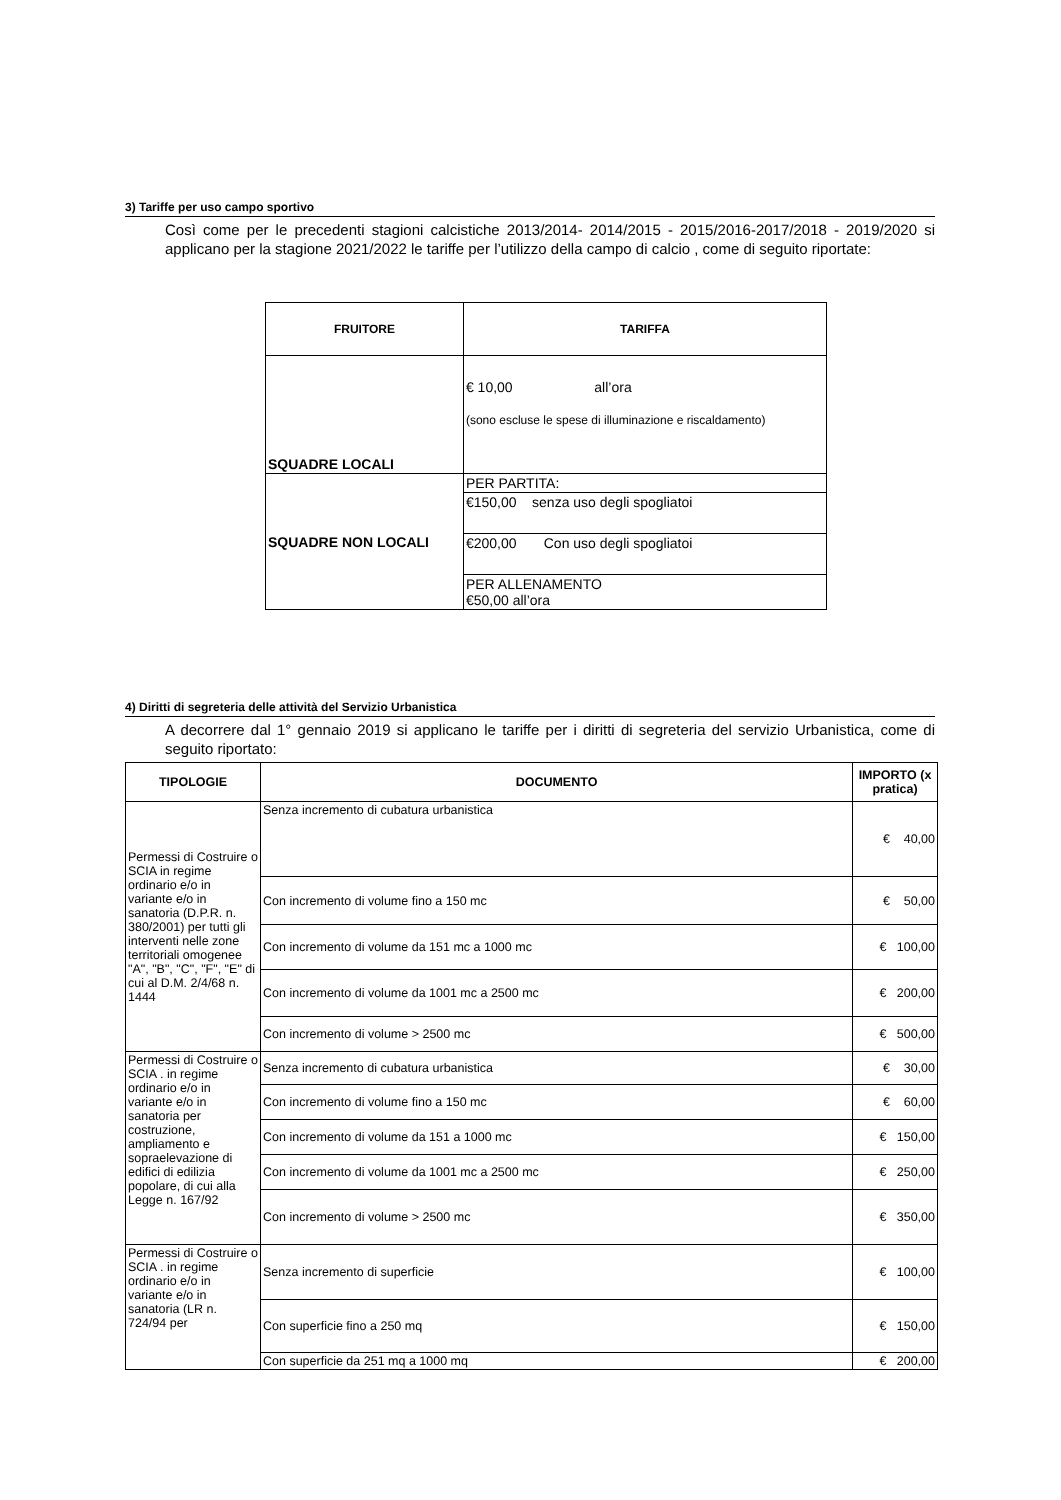3) Tariffe per uso campo sportivo
Così come per le precedenti stagioni calcistiche 2013/2014- 2014/2015 - 2015/2016-2017/2018 - 2019/2020 si applicano per la stagione 2021/2022 le tariffe per l’utilizzo della campo di calcio , come di seguito riportate:
| FRUITORE | TARIFFA |
| --- | --- |
| SQUADRE LOCALI | € 10,00 all’ora (sono escluse le spese di illuminazione e riscaldamento) |
| SQUADRE NON LOCALI | PER PARTITA: |
| | €150,00 senza uso degli spogliatoi |
| | €200,00 Con uso degli spogliatoi |
| | PER ALLENAMENTO €50,00 all’ora |
4) Diritti di segreteria delle attività del Servizio Urbanistica
A decorrere dal 1° gennaio 2019 si applicano le tariffe per i diritti di segreteria del servizio Urbanistica, come di seguito riportato:
| TIPOLOGIE | DOCUMENTO | IMPORTO (x pratica) |
| --- | --- | --- |
| Permessi di Costruire o SCIA in regime ordinario e/o in variante e/o in sanatoria (D.P.R. n. 380/2001) per tutti gli interventi nelle zone territoriali omogenee "A", "B", "C", "F", "E" di cui al D.M. 2/4/68 n. 1444 | Senza incremento di cubatura urbanistica | € 40,00 |
| | Con incremento di volume fino a 150 mc | € 50,00 |
| | Con incremento di volume da 151 mc a 1000 mc | € 100,00 |
| | Con incremento di volume da 1001 mc a 2500 mc | € 200,00 |
| | Con incremento di volume > 2500 mc | € 500,00 |
| Permessi di Costruire o SCIA . in regime ordinario e/o in variante e/o in sanatoria per costruzione, ampliamento e sopraelevazione di edifici di edilizia popolare, di cui alla Legge n. 167/92 | Senza incremento di cubatura urbanistica | € 30,00 |
| | Con incremento di volume fino a 150 mc | € 60,00 |
| | Con incremento di volume da 151 a 1000 mc | € 150,00 |
| | Con incremento di volume da 1001 mc a 2500 mc | € 250,00 |
| | Con incremento di volume > 2500 mc | € 350,00 |
| Permessi di Costruire o SCIA . in regime ordinario e/o in variante e/o in sanatoria (LR n. 724/94 per | Senza incremento di superficie | € 100,00 |
| | Con superficie fino a 250 mq | € 150,00 |
| | Con superficie da 251 mq a 1000 mq | € 200,00 |